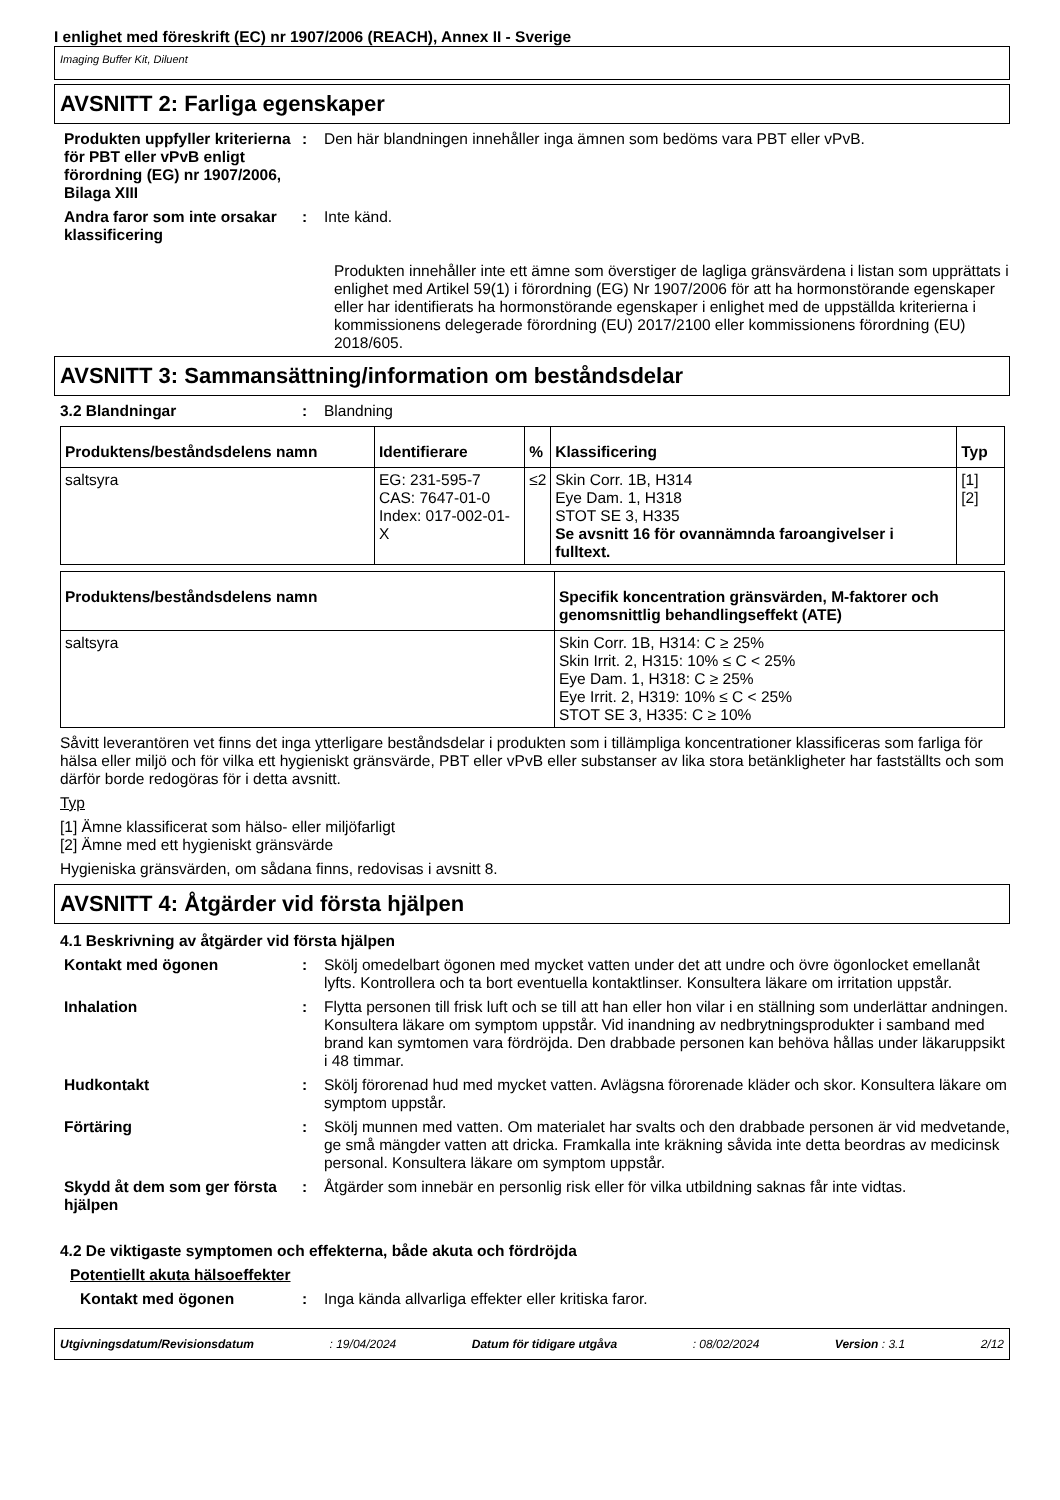I enlighet med föreskrift (EC) nr 1907/2006 (REACH), Annex II - Sverige
Imaging Buffer Kit, Diluent
AVSNITT 2: Farliga egenskaper
Produkten uppfyller kriterierna för PBT eller vPvB enligt förordning (EG) nr 1907/2006, Bilaga XIII
: Den här blandningen innehåller inga ämnen som bedöms vara PBT eller vPvB.
Andra faror som inte orsakar klassificering
: Inte känd.
Produkten innehåller inte ett ämne som överstiger de lagliga gränsvärdena i listan som upprättats i enlighet med Artikel 59(1) i förordning (EG) Nr 1907/2006 för att ha hormonstörande egenskaper eller har identifierats ha hormonstörande egenskaper i enlighet med de uppställda kriterierna i kommissionens delegerade förordning (EU) 2017/2100 eller kommissionens förordning (EU) 2018/605.
AVSNITT 3: Sammansättning/information om beståndsdelar
3.2 Blandningar : Blandning
| Produktens/beståndsdelens namn | Identifierare | % | Klassificering | Typ |
| --- | --- | --- | --- | --- |
| saltsyra | EG: 231-595-7 CAS: 7647-01-0 Index: 017-002-01-X | ≤2 | Skin Corr. 1B, H314 Eye Dam. 1, H318 STOT SE 3, H335 Se avsnitt 16 för ovannämnda faroangivelser i fulltext. | [1] [2] |
| Produktens/beståndsdelens namn | Specifik koncentration gränsvärden, M-faktorer och genomsnittlig behandlingseffekt (ATE) |
| --- | --- |
| saltsyra | Skin Corr. 1B, H314: C ≥ 25% Skin Irrit. 2, H315: 10% ≤ C < 25% Eye Dam. 1, H318: C ≥ 25% Eye Irrit. 2, H319: 10% ≤ C < 25% STOT SE 3, H335: C ≥ 10% |
Såvitt leverantören vet finns det inga ytterligare beståndsdelar i produkten som i tillämpliga koncentrationer klassificeras som farliga för hälsa eller miljö och för vilka ett hygieniskt gränsvärde, PBT eller vPvB eller substanser av lika stora betänkligheter har fastställts och som därför borde redogöras för i detta avsnitt.
Typ
[1] Ämne klassificerat som hälso- eller miljöfarligt
[2] Ämne med ett hygieniskt gränsvärde
Hygieniska gränsvärden, om sådana finns, redovisas i avsnitt 8.
AVSNITT 4: Åtgärder vid första hjälpen
4.1 Beskrivning av åtgärder vid första hjälpen
Kontakt med ögonen : Skölj omedelbart ögonen med mycket vatten under det att undre och övre ögonlocket emellanåt lyfts. Kontrollera och ta bort eventuella kontaktlinser. Konsultera läkare om irritation uppstår.
Inhalation : Flytta personen till frisk luft och se till att han eller hon vilar i en ställning som underlättar andningen. Konsultera läkare om symptom uppstår. Vid inandning av nedbrytningsprodukter i samband med brand kan symtomen vara fördröjda. Den drabbade personen kan behöva hållas under läkaruppsikt i 48 timmar.
Hudkontakt : Skölj förorenad hud med mycket vatten. Avlägsna förorenade kläder och skor. Konsultera läkare om symptom uppstår.
Förtäring : Skölj munnen med vatten. Om materialet har svalts och den drabbade personen är vid medvetande, ge små mängder vatten att dricka. Framkalla inte kräkning såvida inte detta beordras av medicinsk personal. Konsultera läkare om symptom uppstår.
Skydd åt dem som ger första hjälpen
: Åtgärder som innebär en personlig risk eller för vilka utbildning saknas får inte vidtas.
4.2 De viktigaste symptomen och effekterna, både akuta och fördröjda
Potentiellt akuta hälsoeffekter
Kontakt med ögonen : Inga kända allvarliga effekter eller kritiska faror.
Utgivningsdatum/Revisionsdatum : 19/04/2024 Datum för tidigare utgåva : 08/02/2024 Version : 3.1 2/12